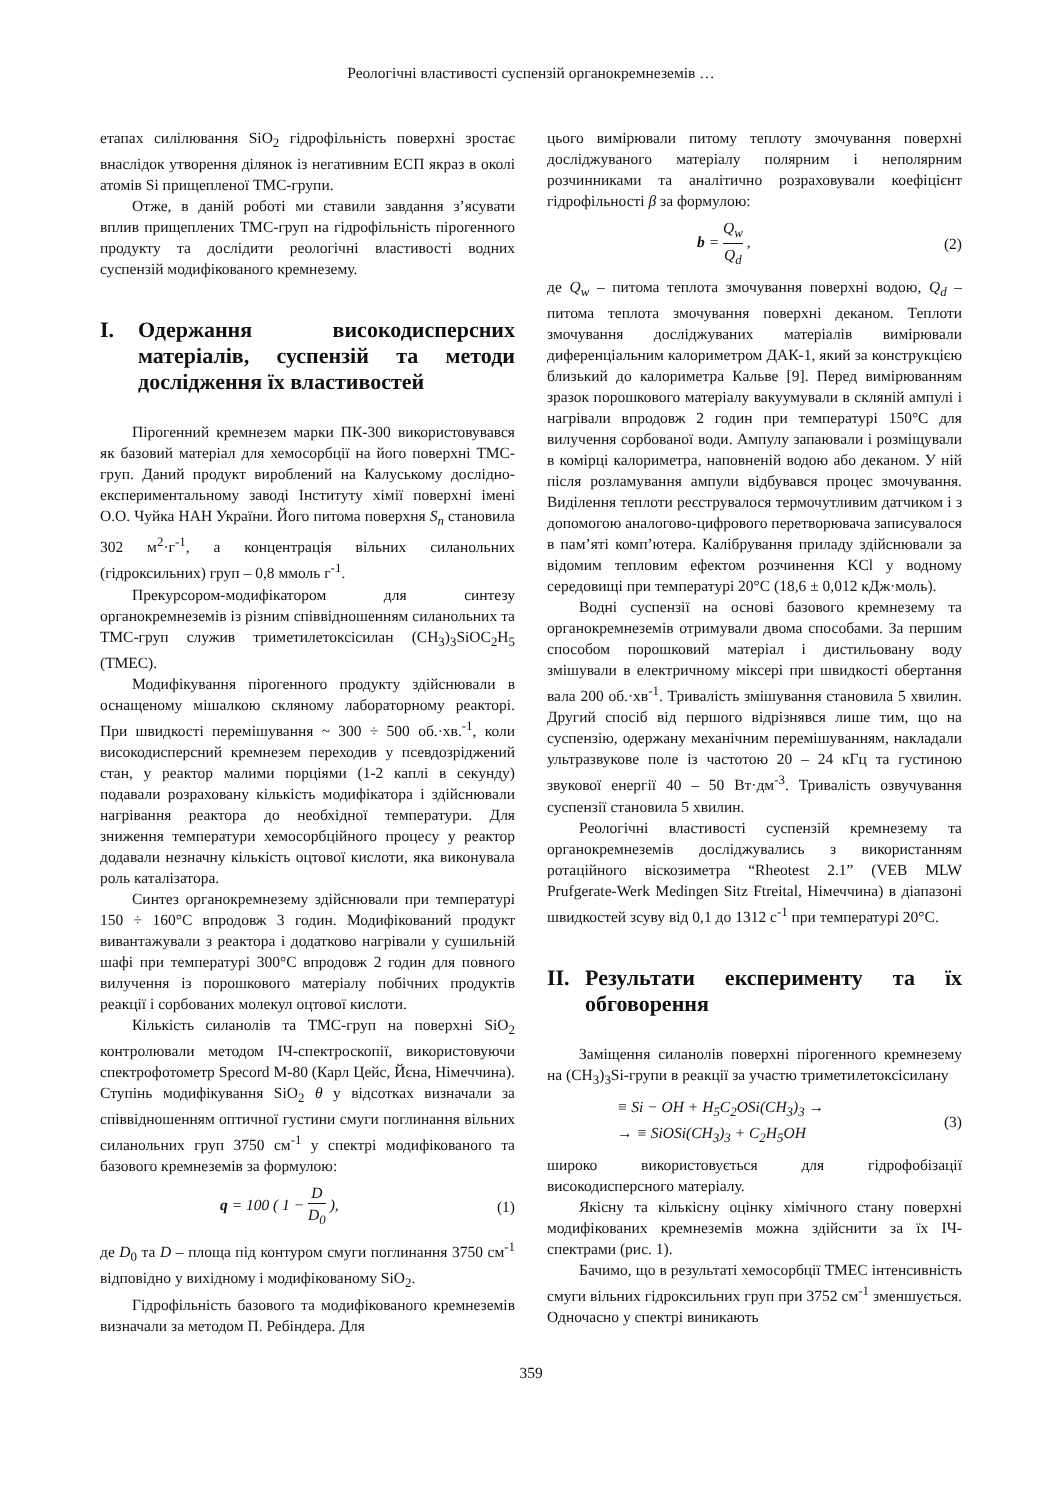Реологічні властивості суспензій органокремнеземів …
етапах силілювання SiO<sub>2</sub> гідрофільність поверхні зростає внаслідок утворення ділянок із негативним ЕСП якраз в околі атомів Si прищепленої ТМС-групи.
Отже, в даній роботі ми ставили завдання з’ясувати вплив прищеплених ТМС-груп на гідрофільність пірогенного продукту та дослідити реологічні властивості водних суспензій модифікованого кремнезему.
I. Одержання високодисперсних матеріалів, суспензій та методи дослідження їх властивостей
Пірогенний кремнезем марки ПК-300 використовувався як базовий матеріал для хемосорбції на його поверхні ТМС-груп. Даний продукт вироблений на Калуському дослідно-експериментальному заводі Інституту хімії поверхні імені О.О. Чуйка НАН України. Його питома поверхня S<sub>n</sub> становила 302 м<sup>2</sup>·г<sup>-1</sup>, а концентрація вільних силанольних (гідроксильних) груп – 0,8 ммоль г<sup>-1</sup>.
Прекурсором-модифікатором для синтезу органокремнеземів із різним співвідношенням силанольних та ТМС-груп служив триметилетоксісилан (CH<sub>3</sub>)<sub>3</sub>SiOC<sub>2</sub>H<sub>5</sub> (ТМЕС).
Модифікування пірогенного продукту здійснювали в оснащеному мішалкою скляному лабораторному реакторі. При швидкості перемішування ~ 300 ÷ 500 об.·хв.<sup>-1</sup>, коли високодисперсний кремнезем переходив у псевдозріджений стан, у реактор малими порціями (1-2 каплі в секунду) подавали розраховану кількість модифікатора і здійснювали нагрівання реактора до необхідної температури. Для зниження температури хемосорбційного процесу у реактор додавали незначну кількість оцтової кислоти, яка виконувала роль каталізатора.
Синтез органокремнезему здійснювали при температурі 150 ÷ 160°С впродовж 3 годин. Модифікований продукт вивантажували з реактора і додатково нагрівали у сушильній шафі при температурі 300°С впродовж 2 годин для повного вилучення із порошкового матеріалу побічних продуктів реакції і сорбованих молекул оцтової кислоти.
Кількість силанолів та ТМС-груп на поверхні SiO<sub>2</sub> контролювали методом ІЧ-спектроскопії, використовуючи спектрофотометр Specord M-80 (Карл Цейс, Йєна, Німеччина). Ступінь модифікування SiO<sub>2</sub> θ у відсотках визначали за співвідношенням оптичної густини смуги поглинання вільних силанольних груп 3750 см<sup>-1</sup> у спектрі модифікованого та базового кремнеземів за формулою:
q = 100 ( 1 − D D<sub>0</sub> ), (1)
де D<sub>0</sub> та D – площа під контуром смуги поглинання 3750 см<sup>-1</sup> відповідно у вихідному і модифікованому SiO<sub>2</sub>.
Гідрофільність базового та модифікованого кремнеземів визначали за методом П. Ребіндера. Для
цього вимірювали питому теплоту змочування поверхні досліджуваного матеріалу полярним і неполярним розчинниками та аналітично розраховували коефіцієнт гідрофільності β за формулою:
b = Q<sub>w</sub> Q<sub>d</sub> , (2)
де Q<sub>w</sub> – питома теплота змочування поверхні водою, Q<sub>d</sub> – питома теплота змочування поверхні деканом. Теплоти змочування досліджуваних матеріалів вимірювали диференціальним калориметром ДАК-1, який за конструкцією близький до калориметра Кальве [9]. Перед вимірюванням зразок порошкового матеріалу вакуумували в скляній ампулі і нагрівали впродовж 2 годин при температурі 150°С для вилучення сорбованої води. Ампулу запаювали і розміщували в комірці калориметра, наповненій водою або деканом. У ній після розламування ампули відбувався процес змочування. Виділення теплоти реєструвалося термочутливим датчиком і з допомогою аналогово-цифрового перетворювача записувалося в пам’яті комп’ютера. Калібрування приладу здійснювали за відомим тепловим ефектом розчинення KCl у водному середовищі при температурі 20°С (18,6 ± 0,012 кДж·моль).
Водні суспензії на основі базового кремнезему та органокремнеземів отримували двома способами. За першим способом порошковий матеріал і дистильовану воду змішували в електричному міксері при швидкості обертання вала 200 об.·хв<sup>-1</sup>. Тривалість змішування становила 5 хвилин. Другий спосіб від першого відрізнявся лише тим, що на суспензію, одержану механічним перемішуванням, накладали ультразвукове поле із частотою 20 – 24 кГц та густиною звукової енергії 40 – 50 Вт·дм<sup>-3</sup>. Тривалість озвучування суспензії становила 5 хвилин.
Реологічні властивості суспензій кремнезему та органокремнеземів досліджувались з використанням ротаційного віскозиметра “Rheotest 2.1” (VEB MLW Prufgerate-Werk Medingen Sitz Ftreital, Німеччина) в діапазоні швидкостей зсуву від 0,1 до 1312 с<sup>-1</sup> при температурі 20°С.
II. Результати експерименту та їх обговорення
Заміщення силанолів поверхні пірогенного кремнезему на (CH<sub>3</sub>)<sub>3</sub>Si-групи в реакції за участю триметилетоксісилану
≡ Si − OH + H<sub>5</sub>C<sub>2</sub>OSi(CH<sub>3</sub>)<sub>3</sub> →
→ ≡ SiOSi(CH<sub>3</sub>)<sub>3</sub> + C<sub>2</sub>H<sub>5</sub>OH (3)
широко використовується для гідрофобізації високодисперсного матеріалу.
Якісну та кількісну оцінку хімічного стану поверхні модифікованих кремнеземів можна здійснити за їх ІЧ-спектрами (рис. 1).
Бачимо, що в результаті хемосорбції ТМЕС інтенсивність смуги вільних гідроксильних груп при 3752 см<sup>-1</sup> зменшується. Одночасно у спектрі виникають
359